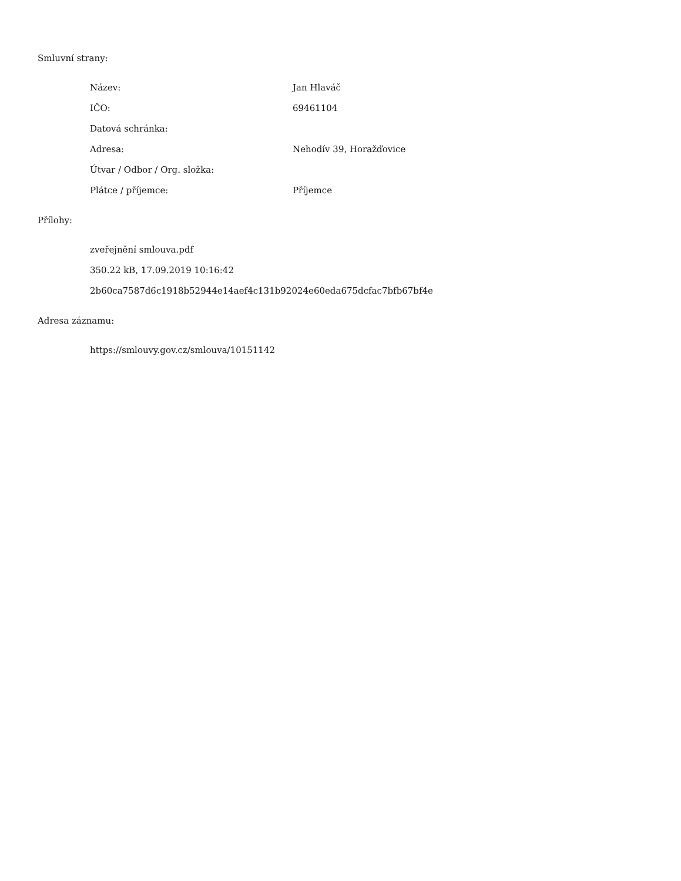Smluvní strany:
| Název: | Jan Hlaváč |
| IČO: | 69461104 |
| Datová schránka: | |
| Adresa: | Nehodív 39, Horažďovice |
| Útvar / Odbor / Org. složka: | |
| Plátce / příjemce: | Příjemce |
Přílohy:
zveřejnění smlouva.pdf
350.22 kB, 17.09.2019 10:16:42
2b60ca7587d6c1918b52944e14aef4c131b92024e60eda675dcfac7bfb67bf4e
Adresa záznamu:
https://smlouvy.gov.cz/smlouva/10151142